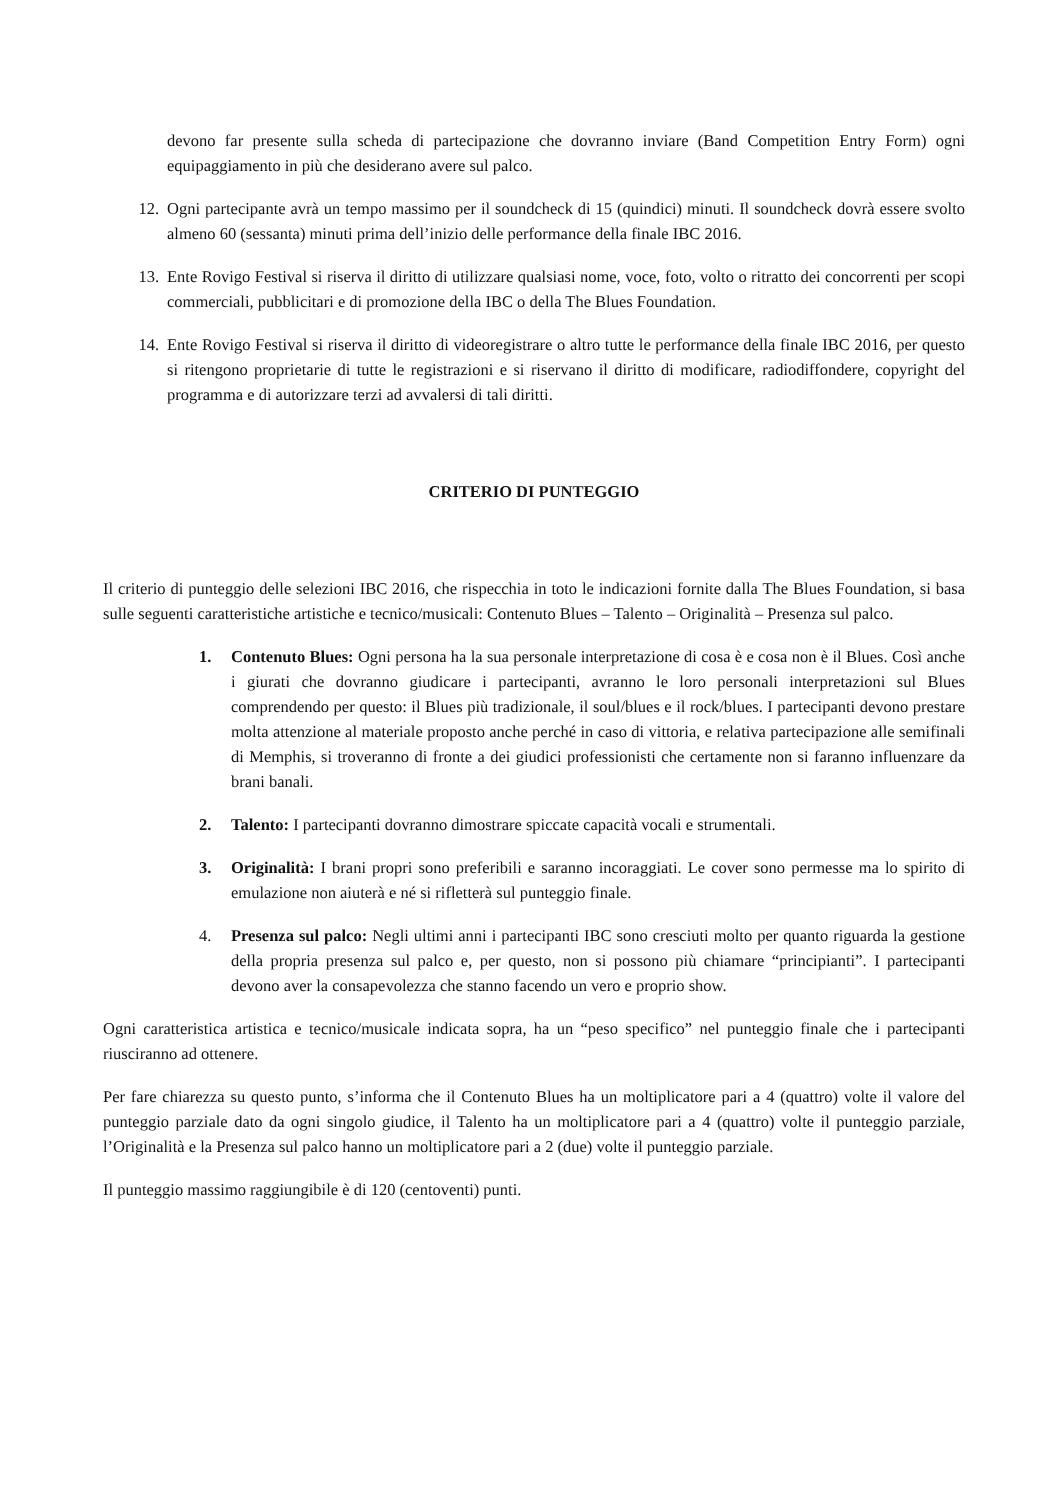devono far presente sulla scheda di partecipazione che dovranno inviare (Band Competition Entry Form) ogni equipaggiamento in più che desiderano avere sul palco.
12. Ogni partecipante avrà un tempo massimo per il soundcheck di 15 (quindici) minuti. Il soundcheck dovrà essere svolto almeno 60 (sessanta) minuti prima dell’inizio delle performance della finale IBC 2016.
13. Ente Rovigo Festival si riserva il diritto di utilizzare qualsiasi nome, voce, foto, volto o ritratto dei concorrenti per scopi commerciali, pubblicitari e di promozione della IBC o della The Blues Foundation.
14. Ente Rovigo Festival si riserva il diritto di videoregistrare o altro tutte le performance della finale IBC 2016, per questo si ritengono proprietarie di tutte le registrazioni e si riservano il diritto di modificare, radiodiffondere, copyright del programma e di autorizzare terzi ad avvalersi di tali diritti.
CRITERIO DI PUNTEGGIO
Il criterio di punteggio delle selezioni IBC 2016, che rispecchia in toto le indicazioni fornite dalla The Blues Foundation, si basa sulle seguenti caratteristiche artistiche e tecnico/musicali: Contenuto Blues – Talento – Originalità – Presenza sul palco.
1. Contenuto Blues: Ogni persona ha la sua personale interpretazione di cosa è e cosa non è il Blues. Così anche i giurati che dovranno giudicare i partecipanti, avranno le loro personali interpretazioni sul Blues comprendendo per questo: il Blues più tradizionale, il soul/blues e il rock/blues. I partecipanti devono prestare molta attenzione al materiale proposto anche perché in caso di vittoria, e relativa partecipazione alle semifinali di Memphis, si troveranno di fronte a dei giudici professionisti che certamente non si faranno influenzare da brani banali.
2. Talento: I partecipanti dovranno dimostrare spiccate capacità vocali e strumentali.
3. Originalità: I brani propri sono preferibili e saranno incoraggiati. Le cover sono permesse ma lo spirito di emulazione non aiuterà e né si rifletterà sul punteggio finale.
4. Presenza sul palco: Negli ultimi anni i partecipanti IBC sono cresciuti molto per quanto riguarda la gestione della propria presenza sul palco e, per questo, non si possono più chiamare “principianti”. I partecipanti devono aver la consapevolezza che stanno facendo un vero e proprio show.
Ogni caratteristica artistica e tecnico/musicale indicata sopra, ha un “peso specifico” nel punteggio finale che i partecipanti riusciranno ad ottenere.
Per fare chiarezza su questo punto, s’informa che il Contenuto Blues ha un moltiplicatore pari a 4 (quattro) volte il valore del punteggio parziale dato da ogni singolo giudice, il Talento ha un moltiplicatore pari a 4 (quattro) volte il punteggio parziale, l’Originalità e la Presenza sul palco hanno un moltiplicatore pari a 2 (due) volte il punteggio parziale.
Il punteggio massimo raggiungibile è di 120 (centoventi) punti.